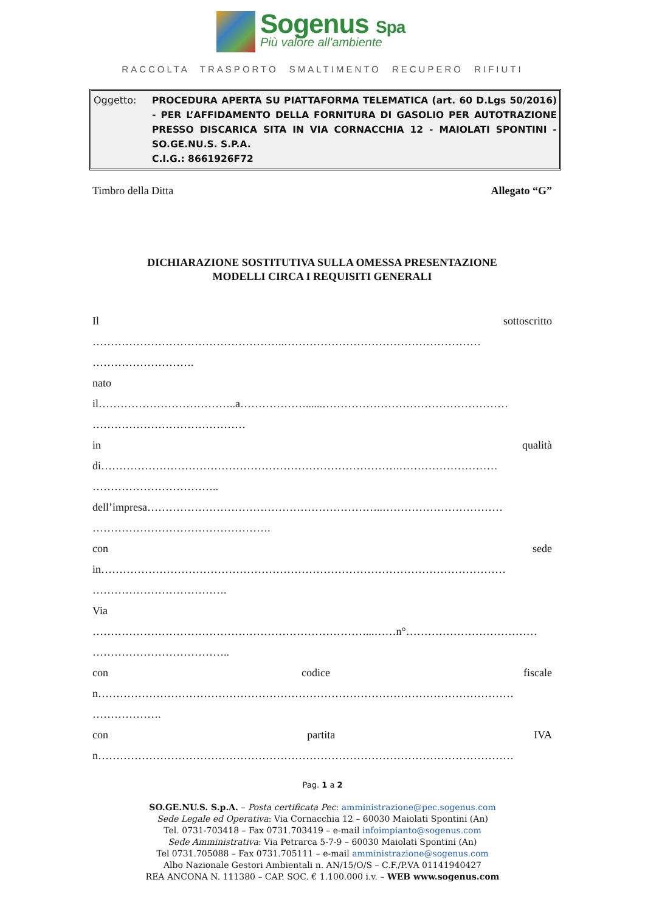Sogenus Spa
Più valore all'ambiente
RACCOLTA TRASPORTO SMALTIMENTO RECUPERO RIFIUTI
Oggetto: PROCEDURA APERTA SU PIATTAFORMA TELEMATICA (art. 60 D.Lgs 50/2016) - PER L’AFFIDAMENTO DELLA FORNITURA DI GASOLIO PER AUTOTRAZIONE PRESSO DISCARICA SITA IN VIA CORNACCHIA 12 - MAIOLATI SPONTINI - SO.GE.NU.S. S.P.A.
C.I.G.: 8661926F72
Timbro della Ditta Allegato “G”
DICHIARAZIONE SOSTITUTIVA SULLA OMESSA PRESENTAZIONE
MODELLI CIRCA I REQUISITI GENERALI
Il sottoscritto
……………………………………………..………………………………………………
……………………….
nato
il………………………………..a………………......……………………………………………
……………………………………
in qualità
di……………………………………………………………………….………………………
……………………………..
dell’impresa………………………………………………………..……………………………
………………………………………….
con sede
in…………………………………………………………………………………………………
……………………………….
Via
…………………………………………………………………...……n°………………………………
………………………………..
con codice fiscale
n……………………………………………………………………………………………………
……………….
con partita IVA
n……………………………………………………………………………………………………
Pag. 1 a 2
SO.GE.NU.S. S.p.A. – Posta certificata Pec: amministrazione@pec.sogenus.com
Sede Legale ed Operativa: Via Cornacchia 12 – 60030 Maiolati Spontini (An)
Tel. 0731-703418 – Fax 0731.703419 – e-mail infoimpianto@sogenus.com
Sede Amministrativa: Via Petrarca 5-7-9 – 60030 Maiolati Spontini (An)
Tel 0731.705088 – Fax 0731.705111 – e-mail amministrazione@sogenus.com
Albo Nazionale Gestori Ambientali n. AN/15/O/S – C.F./P.VA 01141940427
REA ANCONA N. 111380 – CAP. SOC. € 1.100.000 i.v. – WEB www.sogenus.com